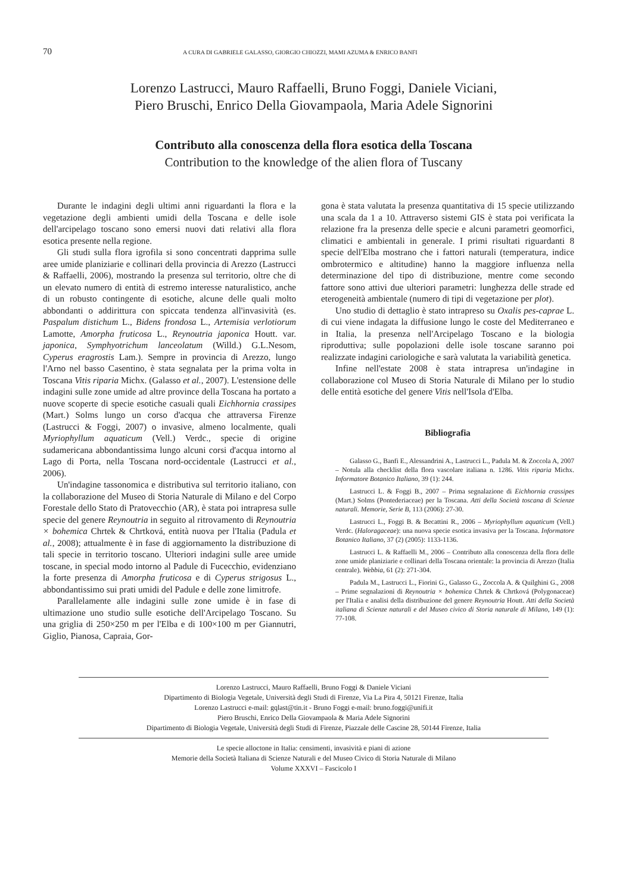70 A CURA DI GABRIELE GALASSO, GIORGIO CHIOZZI, MAMI AZUMA & ENRICO BANFI
Lorenzo Lastrucci, Mauro Raffaelli, Bruno Foggi, Daniele Viciani,
Piero Bruschi, Enrico Della Giovampaola, Maria Adele Signorini
Contributo alla conoscenza della flora esotica della Toscana
Contribution to the knowledge of the alien flora of Tuscany
Durante le indagini degli ultimi anni riguardanti la flora e la vegetazione degli ambienti umidi della Toscana e delle isole dell'arcipelago toscano sono emersi nuovi dati relativi alla flora esotica presente nella regione.
Gli studi sulla flora igrofila si sono concentrati dapprima sulle aree umide planiziarie e collinari della provincia di Arezzo (Lastrucci & Raffaelli, 2006), mostrando la presenza sul territorio, oltre che di un elevato numero di entità di estremo interesse naturalistico, anche di un robusto contingente di esotiche, alcune delle quali molto abbondanti o addirittura con spiccata tendenza all'invasività (es. Paspalum distichum L., Bidens frondosa L., Artemisia verlotiorum Lamotte, Amorpha fruticosa L., Reynoutria japonica Houtt. var. japonica, Symphyotrichum lanceolatum (Willd.) G.L.Nesom, Cyperus eragrostis Lam.). Sempre in provincia di Arezzo, lungo l'Arno nel basso Casentino, è stata segnalata per la prima volta in Toscana Vitis riparia Michx. (Galasso et al., 2007). L'estensione delle indagini sulle zone umide ad altre province della Toscana ha portato a nuove scoperte di specie esotiche casuali quali Eichhornia crassipes (Mart.) Solms lungo un corso d'acqua che attraversa Firenze (Lastrucci & Foggi, 2007) o invasive, almeno localmente, quali Myriophyllum aquaticum (Vell.) Verdc., specie di origine sudamericana abbondantissima lungo alcuni corsi d'acqua intorno al Lago di Porta, nella Toscana nord-occidentale (Lastrucci et al., 2006).
Un'indagine tassonomica e distributiva sul territorio italiano, con la collaborazione del Museo di Storia Naturale di Milano e del Corpo Forestale dello Stato di Pratovecchio (AR), è stata poi intrapresa sulle specie del genere Reynoutria in seguito al ritrovamento di Reynoutria × bohemica Chrtek & Chrtková, entità nuova per l'Italia (Padula et al., 2008); attualmente è in fase di aggiornamento la distribuzione di tali specie in territorio toscano. Ulteriori indagini sulle aree umide toscane, in special modo intorno al Padule di Fucecchio, evidenziano la forte presenza di Amorpha fruticosa e di Cyperus strigosus L., abbondantissimo sui prati umidi del Padule e delle zone limitrofe.
Parallelamente alle indagini sulle zone umide è in fase di ultimazione uno studio sulle esotiche dell'Arcipelago Toscano. Su una griglia di 250×250 m per l'Elba e di 100×100 m per Giannutri, Giglio, Pianosa, Capraia, Gor-
gona è stata valutata la presenza quantitativa di 15 specie utilizzando una scala da 1 a 10. Attraverso sistemi GIS è stata poi verificata la relazione fra la presenza delle specie e alcuni parametri geomorfici, climatici e ambientali in generale. I primi risultati riguardanti 8 specie dell'Elba mostrano che i fattori naturali (temperatura, indice ombrotermico e altitudine) hanno la maggiore influenza nella determinazione del tipo di distribuzione, mentre come secondo fattore sono attivi due ulteriori parametri: lunghezza delle strade ed eterogeneità ambientale (numero di tipi di vegetazione per plot).
Uno studio di dettaglio è stato intrapreso su Oxalis pes-caprae L. di cui viene indagata la diffusione lungo le coste del Mediterraneo e in Italia, la presenza nell'Arcipelago Toscano e la biologia riproduttiva; sulle popolazioni delle isole toscane saranno poi realizzate indagini cariologiche e sarà valutata la variabilità genetica.
Infine nell'estate 2008 è stata intrapresa un'indagine in collaborazione col Museo di Storia Naturale di Milano per lo studio delle entità esotiche del genere Vitis nell'Isola d'Elba.
Bibliografia
Galasso G., Banfi E., Alessandrini A., Lastrucci L., Padula M. & Zoccola A, 2007 – Notula alla checklist della flora vascolare italiana n. 1286. Vitis riparia Michx. Informatore Botanico Italiano, 39 (1): 244.
Lastrucci L. & Foggi B., 2007 – Prima segnalazione di Eichhornia crassipes (Mart.) Solms (Pontederiaceae) per la Toscana. Atti della Società toscana di Scienze naturali. Memorie, Serie B, 113 (2006): 27-30.
Lastrucci L., Foggi B. & Becattini R., 2006 – Myriophyllum aquaticum (Vell.) Verdc. (Haloragaceae): una nuova specie esotica invasiva per la Toscana. Informatore Botanico Italiano, 37 (2) (2005): 1133-1136.
Lastrucci L. & Raffaelli M., 2006 – Contributo alla conoscenza della flora delle zone umide planiziarie e collinari della Toscana orientale: la provincia di Arezzo (Italia centrale). Webbia, 61 (2): 271-304.
Padula M., Lastrucci L., Fiorini G., Galasso G., Zoccola A. & Quilghini G., 2008 – Prime segnalazioni di Reynoutria × bohemica Chrtek & Chrtková (Polygonaceae) per l'Italia e analisi della distribuzione del genere Reynoutria Houtt. Atti della Società italiana di Scienze naturali e del Museo civico di Storia naturale di Milano, 149 (1): 77-108.
Lorenzo Lastrucci, Mauro Raffaelli, Bruno Foggi & Daniele Viciani
Dipartimento di Biologia Vegetale, Università degli Studi di Firenze, Via La Pira 4, 50121 Firenze, Italia
Lorenzo Lastrucci e-mail: gqlast@tin.it - Bruno Foggi e-mail: bruno.foggi@unifi.it
Piero Bruschi, Enrico Della Giovampaola & Maria Adele Signorini
Dipartimento di Biologia Vegetale, Università degli Studi di Firenze, Piazzale delle Cascine 28, 50144 Firenze, Italia
Le specie alloctone in Italia: censimenti, invasività e piani di azione
Memorie della Società Italiana di Scienze Naturali e del Museo Civico di Storia Naturale di Milano
Volume XXXVI – Fascicolo I